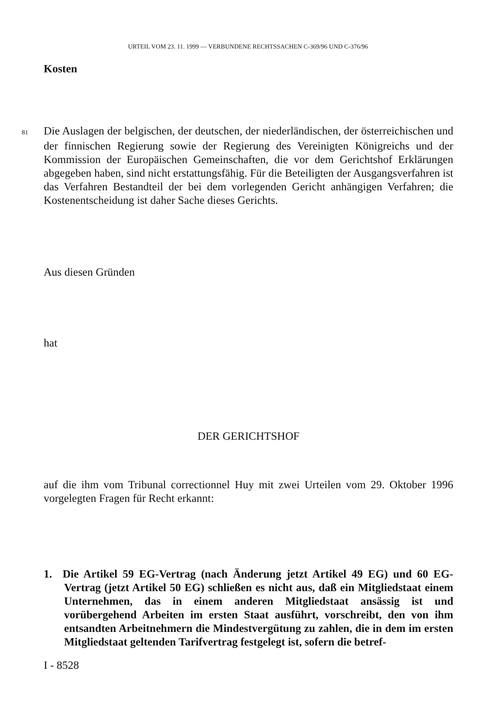URTEIL VOM 23. 11. 1999 — VERBUNDENE RECHTSSACHEN C-369/96 UND C-376/96
Kosten
81 Die Auslagen der belgischen, der deutschen, der niederländischen, der österreichischen und der finnischen Regierung sowie der Regierung des Vereinigten Königreichs und der Kommission der Europäischen Gemeinschaften, die vor dem Gerichtshof Erklärungen abgegeben haben, sind nicht erstattungsfähig. Für die Beteiligten der Ausgangsverfahren ist das Verfahren Bestandteil der bei dem vorlegenden Gericht anhängigen Verfahren; die Kostenentscheidung ist daher Sache dieses Gerichts.
Aus diesen Gründen
hat
DER GERICHTSHOF
auf die ihm vom Tribunal correctionnel Huy mit zwei Urteilen vom 29. Oktober 1996 vorgelegten Fragen für Recht erkannt:
1. Die Artikel 59 EG-Vertrag (nach Änderung jetzt Artikel 49 EG) und 60 EG-Vertrag (jetzt Artikel 50 EG) schließen es nicht aus, daß ein Mitgliedstaat einem Unternehmen, das in einem anderen Mitgliedstaat ansässig ist und vorübergehend Arbeiten im ersten Staat ausführt, vorschreibt, den von ihm entsandten Arbeitnehmern die Mindestvergütung zu zahlen, die in dem im ersten Mitgliedstaat geltenden Tarifvertrag festgelegt ist, sofern die betref-
I - 8528